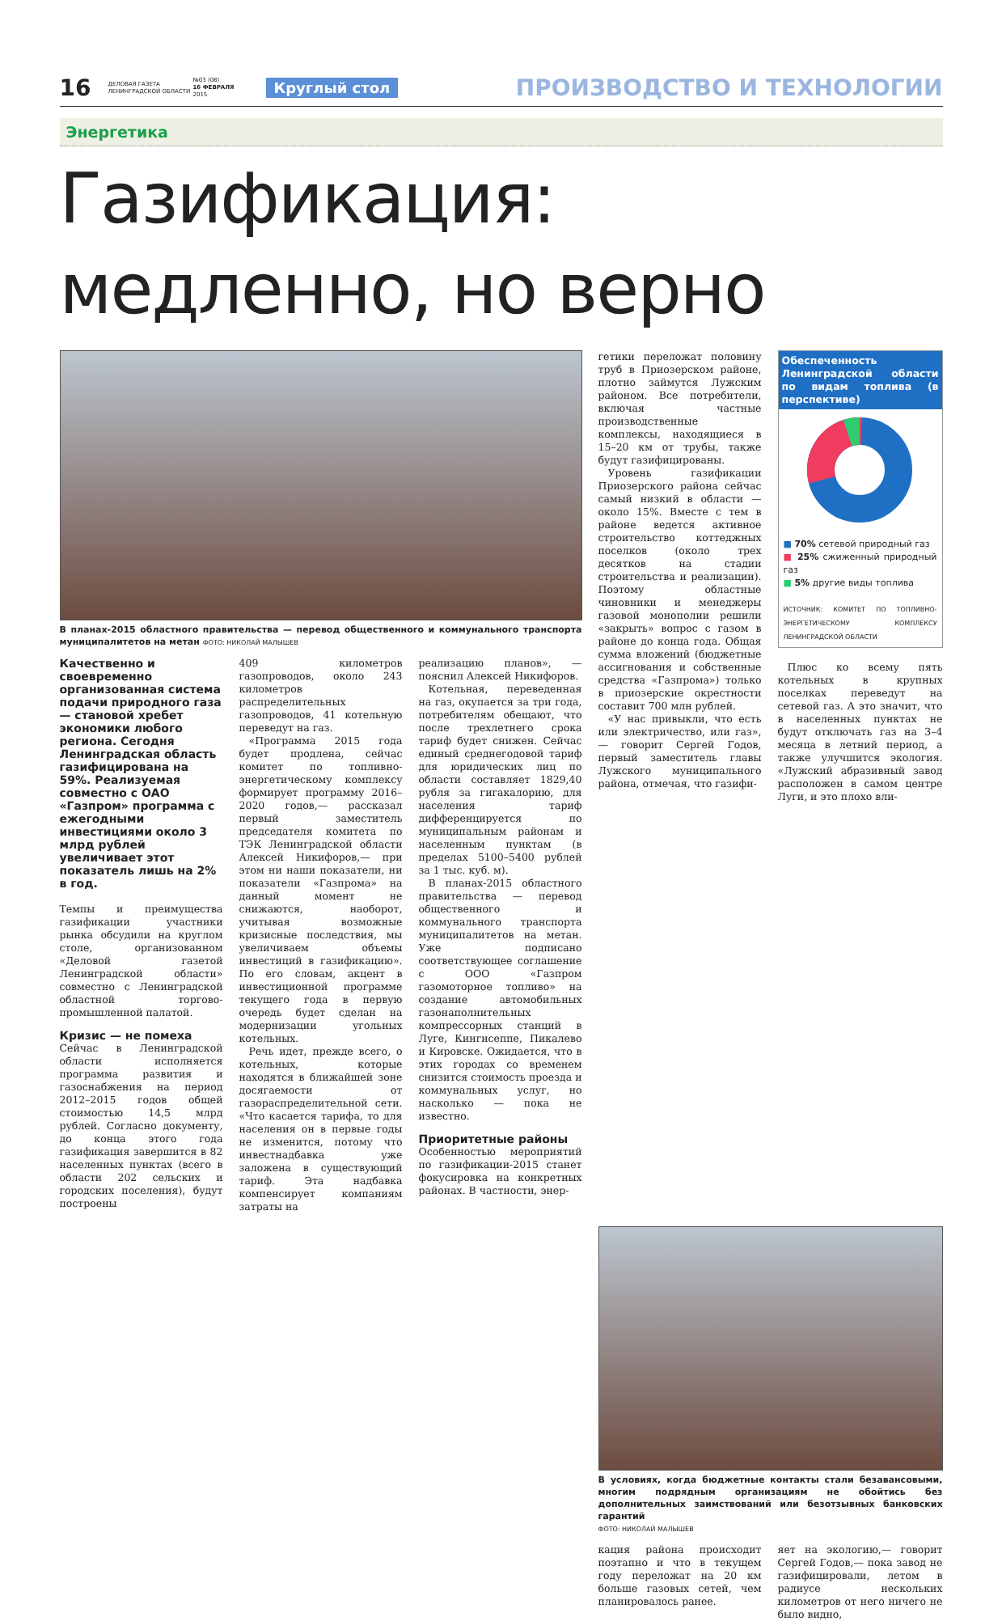16
ДЕЛОВАЯ ГАЗЕТА ЛЕНИНГРАДСКОЙ ОБЛАСТИ
№03 (08)
16 ФЕВРАЛЯ
2015
Круглый стол
ПРОИЗВОДСТВО И ТЕХНОЛОГИИ
Энергетика
Газификация:
медленно, но верно
В планах-2015 областного правительства — перевод общественного и коммунального транспорта муниципалитетов на метан ФОТО: НИКОЛАЙ МАЛЫШЕВ
гетики переложат половину труб в Приозерском районе, плотно займутся Лужским районом. Все потребители, включая частные производственные комплексы, находящиеся в 15–20 км от трубы, также будут газифицированы.
Уровень газификации Приозерского района сейчас самый низкий в области — около 15%. Вместе с тем в районе ведется активное строительство коттеджных поселков (около трех десятков на стадии строительства и реализации). Поэтому областные чиновники и менеджеры газовой монополии решили «закрыть» вопрос с газом в районе до конца года. Общая сумма вложений (бюджетные ассигнования и собственные средства «Газпрома») только в приозерские окрестности составит 700 млн рублей.
«У нас привыкли, что есть или электричество, или газ»,— говорит Сергей Годов, первый заместитель главы Лужского муниципального района, отмечая, что газифи-
Обеспеченность Ленинградской области по видам топлива (в перспективе)
■ 70% сетевой природный газ
■ 25% сжиженный природный газ
■ 5% другие виды топлива
ИСТОЧНИК: КОМИТЕТ ПО ТОПЛИВНО-ЭНЕРГЕТИЧЕСКОМУ КОМПЛЕКСУ ЛЕНИНГРАДСКОЙ ОБЛАСТИ
Плюс ко всему пять котельных в крупных поселках переведут на сетевой газ. А это значит, что в населенных пунктах не будут отключать газ на 3–4 месяца в летний период, а также улучшится экология. «Лужский абразивный завод расположен в самом центре Луги, и это плохо вли-
Качественно и своевременно организованная система подачи природного газа — становой хребет экономики любого региона. Сегодня Ленинградская область газифицирована на 59%. Реализуемая совместно с ОАО «Газпром» программа с ежегодными инвестициями около 3 млрд рублей увеличивает этот показатель лишь на 2% в год.
Темпы и преимущества газификации участники рынка обсудили на круглом столе, организованном «Деловой газетой Ленинградской области» совместно с Ленинградской областной торгово-промышленной палатой.
Кризис — не помеха
Сейчас в Ленинградской области исполняется программа развития и газоснабжения на период 2012–2015 годов общей стоимостью 14,5 млрд рублей. Согласно документу, до конца этого года газификация завершится в 82 населенных пунктах (всего в области 202 сельских и городских поселения), будут построены
409 километров газопроводов, около 243 километров распределительных газопроводов, 41 котельную переведут на газ.
«Программа 2015 года будет продлена, сейчас комитет по топливно-энергетическому комплексу формирует программу 2016–2020 годов,— рассказал первый заместитель председателя комитета по ТЭК Ленинградской области Алексей Никифоров,— при этом ни наши показатели, ни показатели «Газпрома» на данный момент не снижаются, наоборот, учитывая возможные кризисные последствия, мы увеличиваем объемы инвестиций в газификацию». По его словам, акцент в инвестиционной программе текущего года в первую очередь будет сделан на модернизации угольных котельных.
Речь идет, прежде всего, о котельных, которые находятся в ближайшей зоне досягаемости от газораспределительной сети. «Что касается тарифа, то для населения он в первые годы не изменится, потому что инвестнадбавка уже заложена в существующий тариф. Эта надбавка компенсирует компаниям затраты на
реализацию планов», — пояснил Алексей Никифоров.
Котельная, переведенная на газ, окупается за три года, потребителям обещают, что после трехлетнего срока тариф будет снижен. Сейчас единый среднегодовой тариф для юридических лиц по области составляет 1829,40 рубля за гигакалорию, для населения тариф дифференцируется по муниципальным районам и населенным пунктам (в пределах 5100–5400 рублей за 1 тыс. куб. м).
В планах-2015 областного правительства — перевод общественного и коммунального транспорта муниципалитетов на метан. Уже подписано соответствующее соглашение с ООО «Газпром газомоторное топливо» на создание автомобильных газонаполнительных компрессорных станций в Луге, Кингисеппе, Пикалево и Кировске. Ожидается, что в этих городах со временем снизится стоимость проезда и коммунальных услуг, но насколько — пока не известно.
Приоритетные районы
Особенностью мероприятий по газификации-2015 станет фокусировка на конкретных районах. В частности, энер-
В условиях, когда бюджетные контакты стали безавансовыми, многим подрядным организациям не обойтись без дополнительных заимствований или безотзывных банковских гарантий
ФОТО: НИКОЛАЙ МАЛЫШЕВ
кация района происходит поэтапно и что в текущем году переложат на 20 км больше газовых сетей, чем планировалось ранее.
яет на экологию,— говорит Сергей Годов,— пока завод не газифицировали, летом в радиусе нескольких километров от него ничего не было видно,